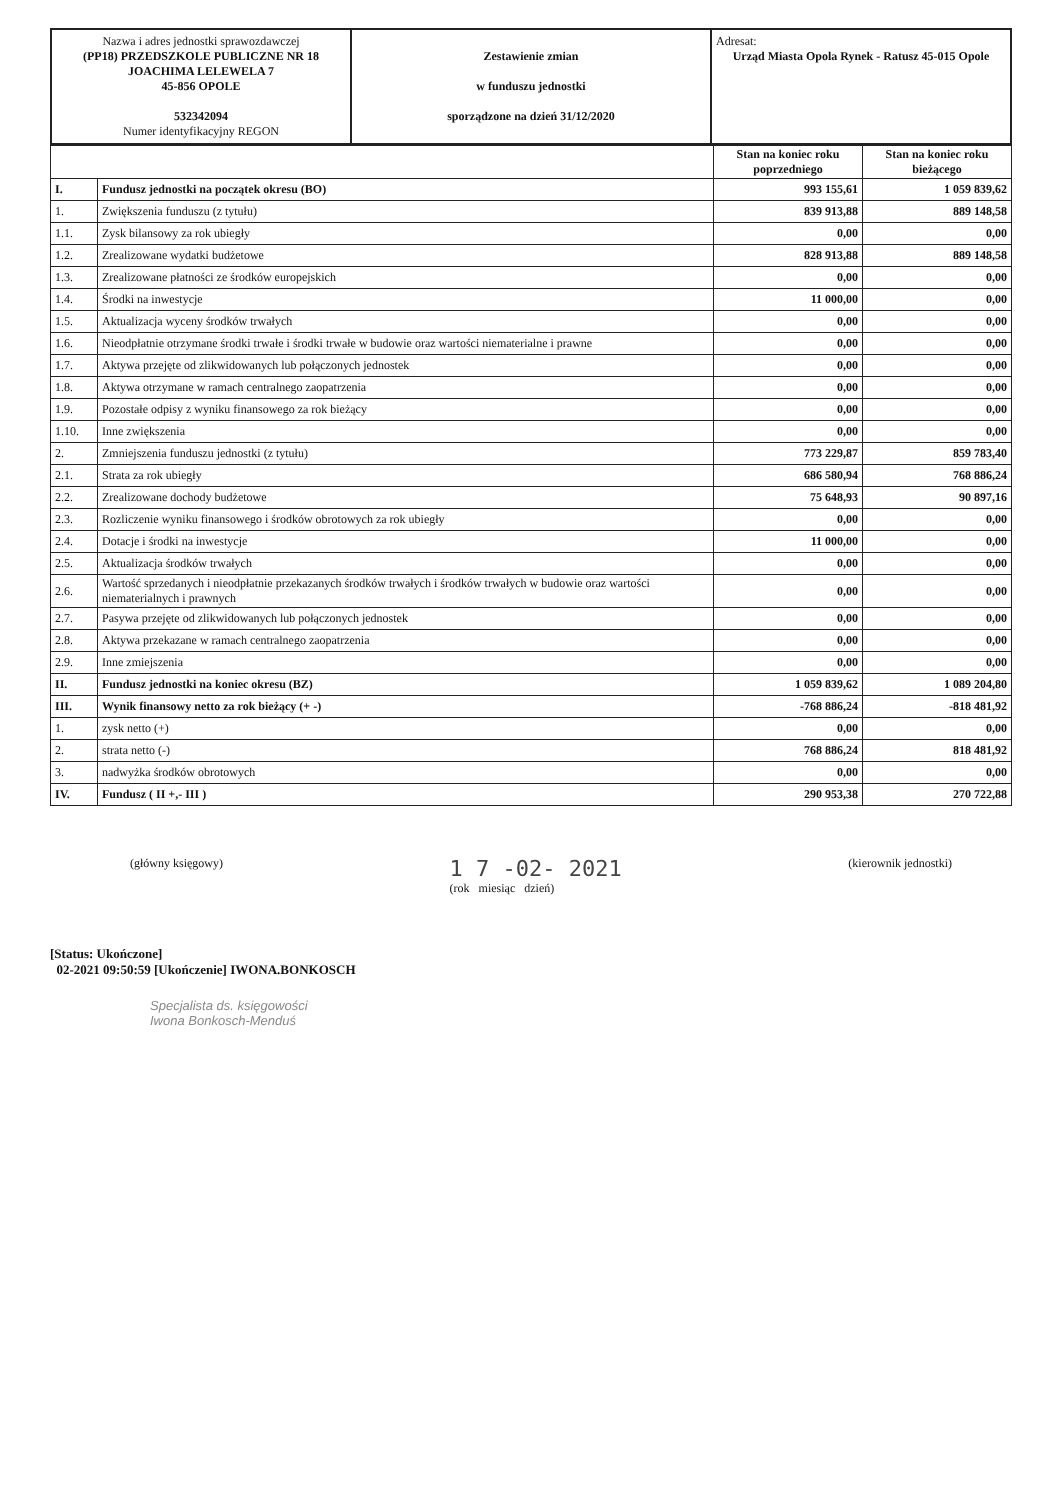| Nazwa i adres jednostki sprawozdawczej (PP18) PRZEDSZKOLE PUBLICZNE NR 18 JOACHIMA LELEWELA 7 45-856 OPOLE 532342094 Numer identyfikacyjny REGON | Zestawienie zmian w funduszu jednostki sporządzone na dzień 31/12/2020 | Adresat: Urząd Miasta Opola Rynek - Ratusz 45-015 Opole |
| | | Stan na koniec roku poprzedniego | Stan na koniec roku bieżącego |
| I. | Fundusz jednostki na początek okresu (BO) | 993 155,61 | 1 059 839,62 |
| 1. | Zwiększenia funduszu (z tytułu) | 839 913,88 | 889 148,58 |
| 1.1. | Zysk bilansowy za rok ubiegły | 0,00 | 0,00 |
| 1.2. | Zrealizowane wydatki budżetowe | 828 913,88 | 889 148,58 |
| 1.3. | Zrealizowane płatności ze środków europejskich | 0,00 | 0,00 |
| 1.4. | Środki na inwestycje | 11 000,00 | 0,00 |
| 1.5. | Aktualizacja wyceny środków trwałych | 0,00 | 0,00 |
| 1.6. | Nieodpłatnie otrzymane środki trwałe i środki trwałe w budowie oraz wartości niematerialne i prawne | 0,00 | 0,00 |
| 1.7. | Aktywa przejęte od zlikwidowanych lub połączonych jednostek | 0,00 | 0,00 |
| 1.8. | Aktywa otrzymane w ramach centralnego zaopatrzenia | 0,00 | 0,00 |
| 1.9. | Pozostałe odpisy z wyniku finansowego za rok bieżący | 0,00 | 0,00 |
| 1.10. | Inne zwiększenia | 0,00 | 0,00 |
| 2. | Zmniejszenia funduszu jednostki (z tytułu) | 773 229,87 | 859 783,40 |
| 2.1. | Strata za rok ubiegły | 686 580,94 | 768 886,24 |
| 2.2. | Zrealizowane dochody budżetowe | 75 648,93 | 90 897,16 |
| 2.3. | Rozliczenie wyniku finansowego i środków obrotowych za rok ubiegły | 0,00 | 0,00 |
| 2.4. | Dotacje i środki na inwestycje | 11 000,00 | 0,00 |
| 2.5. | Aktualizacja środków trwałych | 0,00 | 0,00 |
| 2.6. | Wartość sprzedanych i nieodpłatnie przekazanych środków trwałych i środków trwałych w budowie oraz wartości niematerialnych i prawnych | 0,00 | 0,00 |
| 2.7. | Pasywa przejęte od zlikwidowanych lub połączonych jednostek | 0,00 | 0,00 |
| 2.8. | Aktywa przekazane w ramach centralnego zaopatrzenia | 0,00 | 0,00 |
| 2.9. | Inne zmiejszenia | 0,00 | 0,00 |
| II. | Fundusz jednostki na koniec okresu (BZ) | 1 059 839,62 | 1 089 204,80 |
| III. | Wynik finansowy netto za rok bieżący (+ -) | -768 886,24 | -818 481,92 |
| 1. | zysk netto (+) | 0,00 | 0,00 |
| 2. | strata netto (-) | 768 886,24 | 818 481,92 |
| 3. | nadwyżka środków obrotowych | 0,00 | 0,00 |
| IV. | Fundusz ( II +,- III ) | 290 953,38 | 270 722,88 |
(główny księgowy)
1 7 -02- 2021
(rok miesiąc dzień)
(kierownik jednostki)
[Status: Ukończone]
02-2021 09:50:59 [Ukończenie] IWONA.BONKOSCH
Specjalista ds. księgowości
Iwona Bonkosch-Menduś